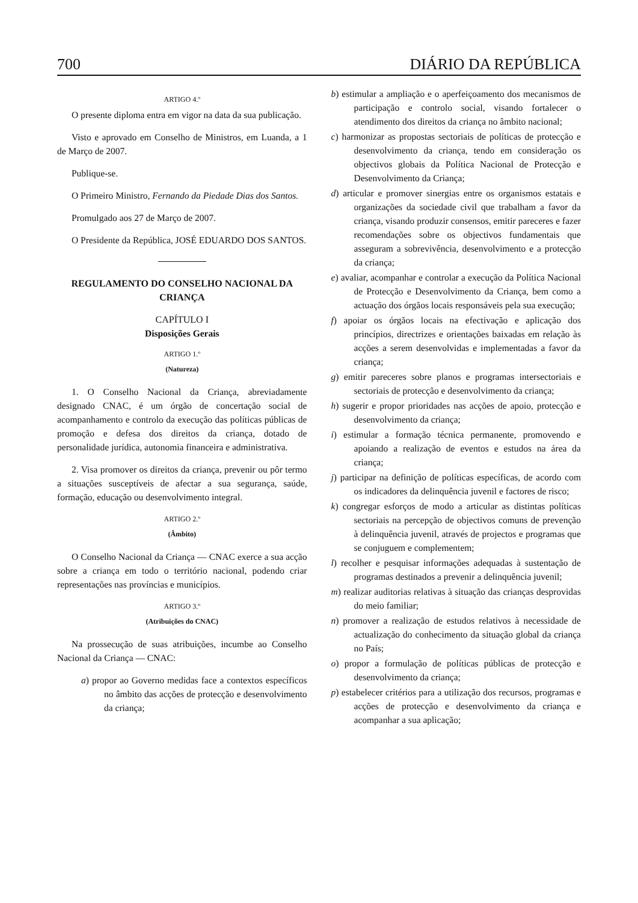700 DIÁRIO DA REPÚBLICA
ARTIGO 4.º
O presente diploma entra em vigor na data da sua publicação.
Visto e aprovado em Conselho de Ministros, em Luanda, a 1 de Março de 2007.
Publique-se.
O Primeiro Ministro, Fernando da Piedade Dias dos Santos.
Promulgado aos 27 de Março de 2007.
O Presidente da República, JOSÉ EDUARDO DOS SANTOS.
REGULAMENTO DO CONSELHO NACIONAL DA CRIANÇA
CAPÍTULO I
Disposições Gerais
ARTIGO 1.º
(Natureza)
1. O Conselho Nacional da Criança, abreviadamente designado CNAC, é um órgão de concertação social de acompanhamento e controlo da execução das políticas públicas de promoção e defesa dos direitos da criança, dotado de personalidade jurídica, autonomia financeira e administrativa.
2. Visa promover os direitos da criança, prevenir ou pôr termo a situações susceptíveis de afectar a sua segurança, saúde, formação, educação ou desenvolvimento integral.
ARTIGO 2.º
(Âmbito)
O Conselho Nacional da Criança — CNAC exerce a sua acção sobre a criança em todo o território nacional, podendo criar representações nas províncias e municípios.
ARTIGO 3.º
(Atribuições do CNAC)
Na prossecução de suas atribuições, incumbe ao Conselho Nacional da Criança — CNAC:
a) propor ao Governo medidas face a contextos específicos no âmbito das acções de protecção e desenvolvimento da criança;
b) estimular a ampliação e o aperfeiçoamento dos mecanismos de participação e controlo social, visando fortalecer o atendimento dos direitos da criança no âmbito nacional;
c) harmonizar as propostas sectoriais de políticas de protecção e desenvolvimento da criança, tendo em consideração os objectivos globais da Política Nacional de Protecção e Desenvolvimento da Criança;
d) articular e promover sinergias entre os organismos estatais e organizações da sociedade civil que trabalham a favor da criança, visando produzir consensos, emitir pareceres e fazer recomendações sobre os objectivos fundamentais que asseguram a sobrevivência, desenvolvimento e a protecção da criança;
e) avaliar, acompanhar e controlar a execução da Política Nacional de Protecção e Desenvolvimento da Criança, bem como a actuação dos órgãos locais responsáveis pela sua execução;
f) apoiar os órgãos locais na efectivação e aplicação dos princípios, directrizes e orientações baixadas em relação às acções a serem desenvolvidas e implementadas a favor da criança;
g) emitir pareceres sobre planos e programas intersectoriais e sectoriais de protecção e desenvolvimento da criança;
h) sugerir e propor prioridades nas acções de apoio, protecção e desenvolvimento da criança;
i) estimular a formação técnica permanente, promovendo e apoiando a realização de eventos e estudos na área da criança;
j) participar na definição de políticas específicas, de acordo com os indicadores da delinquência juvenil e factores de risco;
k) congregar esforços de modo a articular as distintas políticas sectoriais na percepção de objectivos comuns de prevenção à delinquência juvenil, através de projectos e programas que se conjuguem e complementem;
l) recolher e pesquisar informações adequadas à sustentação de programas destinados a prevenir a delinquência juvenil;
m) realizar auditorias relativas à situação das crianças desprovidas do meio familiar;
n) promover a realização de estudos relativos à necessidade de actualização do conhecimento da situação global da criança no País;
o) propor a formulação de políticas públicas de protecção e desenvolvimento da criança;
p) estabelecer critérios para a utilização dos recursos, programas e acções de protecção e desenvolvimento da criança e acompanhar a sua aplicação;